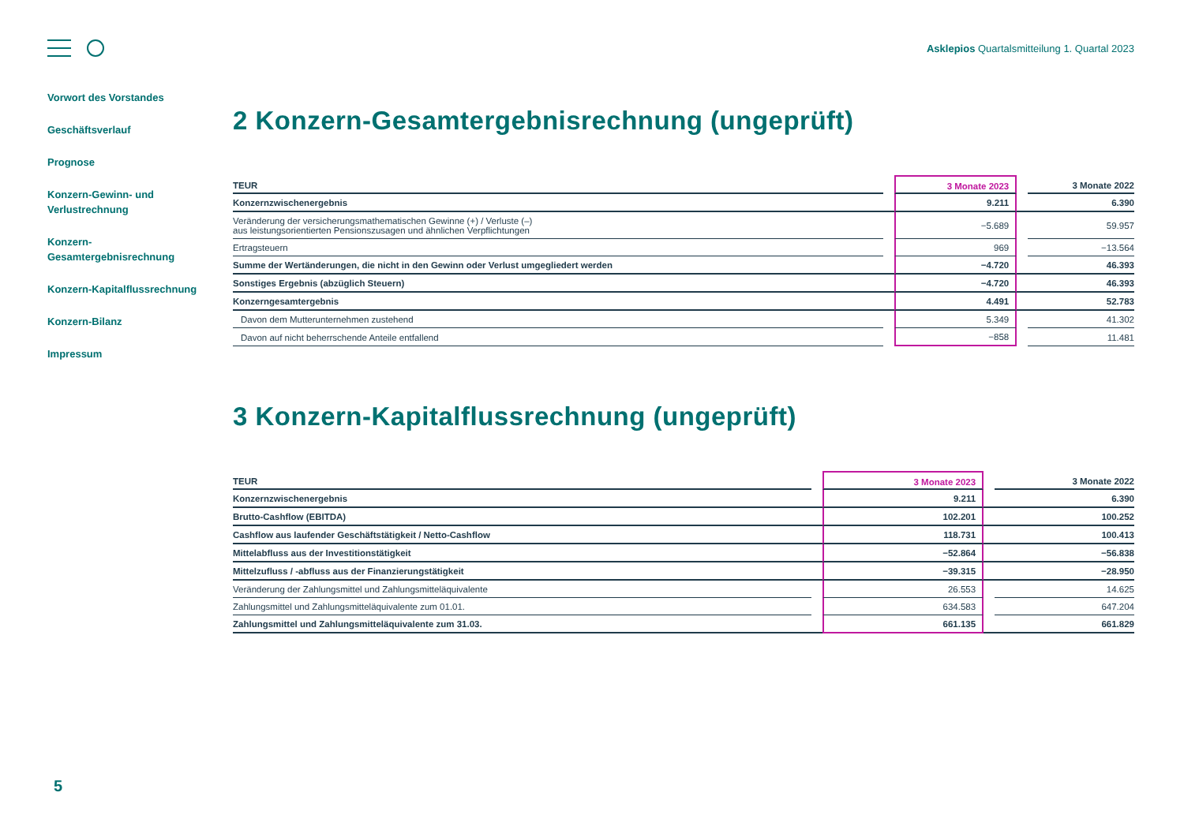Asklepios Quartalsmitteilung 1. Quartal 2023
Vorwort des Vorstandes
Geschäftsverlauf
Prognose
Konzern-Gewinn- und Verlustrechnung
Konzern-
Gesamtergebnisrechnung
Konzern-Kapitalflussrechnung
Konzern-Bilanz
Impressum
2 Konzern-Gesamtergebnisrechnung (ungeprüft)
| TEUR | | 3 Monate 2023 | | 3 Monate 2022 |
| --- | --- | --- | --- | --- |
| Konzernzwischenergebnis | | 9.211 | | 6.390 |
| Veränderung der versicherungsmathematischen Gewinne (+) / Verluste (–) aus leistungsorientierten Pensionszusagen und ähnlichen Verpflichtungen | | −5.689 | | 59.957 |
| Ertragsteuern | | 969 | | −13.564 |
| Summe der Wertänderungen, die nicht in den Gewinn oder Verlust umgegliedert werden | | −4.720 | | 46.393 |
| Sonstiges Ergebnis (abzüglich Steuern) | | −4.720 | | 46.393 |
| Konzerngesamtergebnis | | 4.491 | | 52.783 |
| Davon dem Mutterunternehmen zustehend | | 5.349 | | 41.302 |
| Davon auf nicht beherrschende Anteile entfallend | | −858 | | 11.481 |
3 Konzern-Kapitalflussrechnung (ungeprüft)
| TEUR | | 3 Monate 2023 | | 3 Monate 2022 |
| --- | --- | --- | --- | --- |
| Konzernzwischenergebnis | | 9.211 | | 6.390 |
| Brutto-Cashflow (EBITDA) | | 102.201 | | 100.252 |
| Cashflow aus laufender Geschäftstätigkeit / Netto-Cashflow | | 118.731 | | 100.413 |
| Mittelabfluss aus der Investitionstätigkeit | | −52.864 | | −56.838 |
| Mittelzufluss / -abfluss aus der Finanzierungstätigkeit | | −39.315 | | −28.950 |
| Veränderung der Zahlungsmittel und Zahlungsmitteläquivalente | | 26.553 | | 14.625 |
| Zahlungsmittel und Zahlungsmitteläquivalente zum 01.01. | | 634.583 | | 647.204 |
| Zahlungsmittel und Zahlungsmitteläquivalente zum 31.03. | | 661.135 | | 661.829 |
5